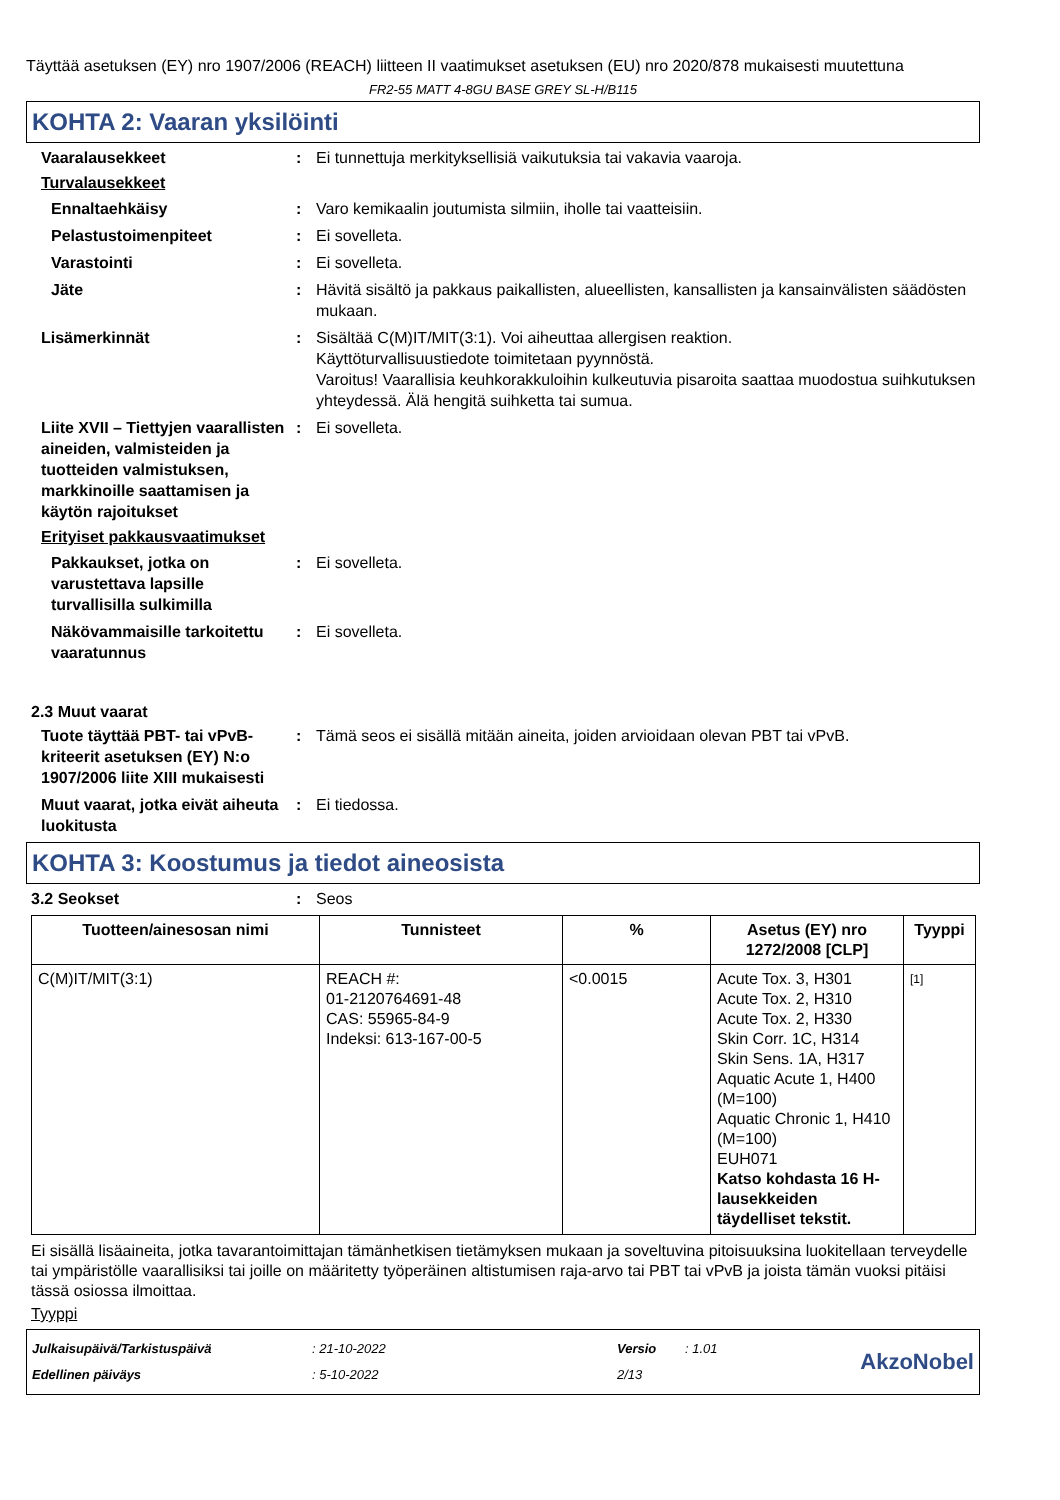Täyttää asetuksen (EY) nro 1907/2006 (REACH) liitteen II vaatimukset asetuksen (EU) nro 2020/878 mukaisesti muutettuna
FR2-55 MATT 4-8GU BASE GREY SL-H/B115
KOHTA 2: Vaaran yksilöinti
Vaaralausekkeet : Ei tunnettuja merkityksellisiä vaikutuksia tai vakavia vaaroja.
Turvalausekkeet
Ennaltaehkäisy : Varo kemikaalin joutumista silmiin, iholle tai vaatteisiin.
Pelastustoimenpiteet : Ei sovelleta.
Varastointi : Ei sovelleta.
Jäte : Hävitä sisältö ja pakkaus paikallisten, alueellisten, kansallisten ja kansainvälisten säädösten mukaan.
Lisämerkinnät : Sisältää C(M)IT/MIT(3:1). Voi aiheuttaa allergisen reaktion.
Käyttöturvallisuustiedote toimitetaan pyynnöstä.
Varoitus! Vaarallisia keuhkorakkuloihin kulkeutuvia pisaroita saattaa muodostua suihkutuksen yhteydessä. Älä hengitä suihketta tai sumua.
Liite XVII – Tiettyjen vaarallisten aineiden, valmisteiden ja tuotteiden valmistuksen, markkinoille saattamisen ja käytön rajoitukset
: Ei sovelleta.
Erityiset pakkausvaatimukset
Pakkaukset, jotka on varustettava lapsille turvallisilla sulkimilla
: Ei sovelleta.
Näkövammaisille tarkoitettu vaaratunnus
: Ei sovelleta.
2.3 Muut vaarat
Tuote täyttää PBT- tai vPvB-kriteerit asetuksen (EY) N:o 1907/2006 liite XIII mukaisesti
: Tämä seos ei sisällä mitään aineita, joiden arvioidaan olevan PBT tai vPvB.
Muut vaarat, jotka eivät aiheuta luokitusta
: Ei tiedossa.
KOHTA 3: Koostumus ja tiedot aineosista
3.2 Seokset : Seos
| Tuotteen/ainesosan nimi | Tunnisteet | % | Asetus (EY) nro 1272/2008 [CLP] | Tyyppi |
| --- | --- | --- | --- | --- |
| C(M)IT/MIT(3:1) | REACH #: 01-2120764691-48 CAS: 55965-84-9 Indeksi: 613-167-00-5 | <0.0015 | Acute Tox. 3, H301 Acute Tox. 2, H310 Acute Tox. 2, H330 Skin Corr. 1C, H314 Skin Sens. 1A, H317 Aquatic Acute 1, H400 (M=100) Aquatic Chronic 1, H410 (M=100) EUH071 Katso kohdasta 16 H-lausekkeiden täydelliset tekstit. | [1] |
Ei sisällä lisäaineita, jotka tavarantoimittajan tämänhetkisen tietämyksen mukaan ja soveltuvina pitoisuuksina luokitellaan terveydelle tai ympäristölle vaarallisiksi tai joille on määritetty työperäinen altistumisen raja-arvo tai PBT tai vPvB ja joista tämän vuoksi pitäisi tässä osiossa ilmoittaa.
Tyyppi
| Julkaisupäivä/Tarkistuspäivä | : 21-10-2022 | Versio | : 1.01 |
| Edellinen päiväys | : 5-10-2022 | 2/13 | |
AkzoNobel